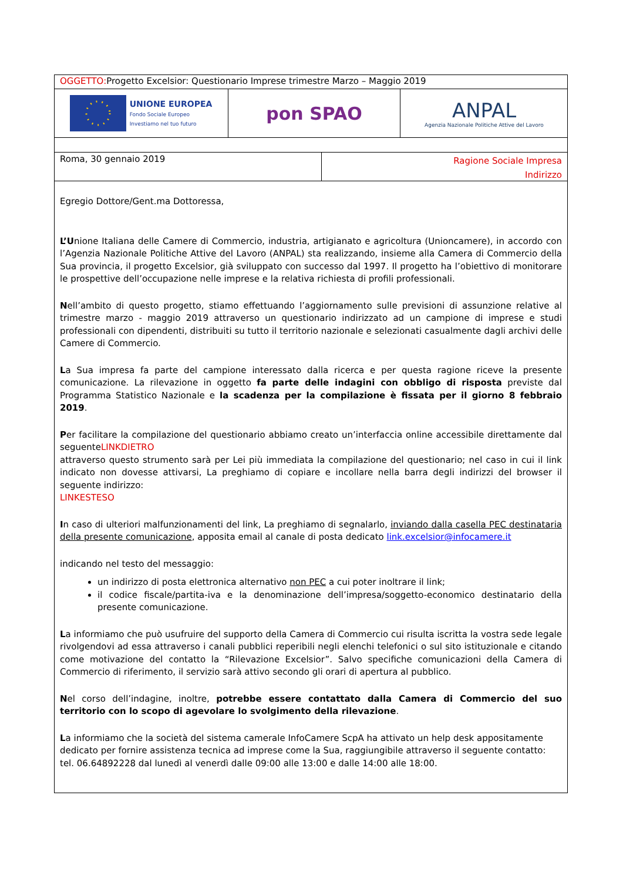OGGETTO: Progetto Excelsior: Questionario Imprese trimestre Marzo – Maggio 2019
UNIONE EUROPEA
Fondo Sociale Europeo
Investiamo nel tuo futuro
pon SPAO ANPAL
Agenzia Nazionale Politiche Attive del Lavoro
Roma, 30 gennaio 2019
Ragione Sociale Impresa
Indirizzo
Egregio Dottore/Gent.ma Dottoressa,
L’Unione Italiana delle Camere di Commercio, industria, artigianato e agricoltura (Unioncamere), in accordo con l’Agenzia Nazionale Politiche Attive del Lavoro (ANPAL) sta realizzando, insieme alla Camera di Commercio della Sua provincia, il progetto Excelsior, già sviluppato con successo dal 1997. Il progetto ha l’obiettivo di monitorare le prospettive dell’occupazione nelle imprese e la relativa richiesta di profili professionali.
Nell’ambito di questo progetto, stiamo effettuando l’aggiornamento sulle previsioni di assunzione relative al trimestre marzo - maggio 2019 attraverso un questionario indirizzato ad un campione di imprese e studi professionali con dipendenti, distribuiti su tutto il territorio nazionale e selezionati casualmente dagli archivi delle Camere di Commercio.
La Sua impresa fa parte del campione interessato dalla ricerca e per questa ragione riceve la presente comunicazione. La rilevazione in oggetto fa parte delle indagini con obbligo di risposta previste dal Programma Statistico Nazionale e la scadenza per la compilazione è fissata per il giorno 8 febbraio 2019.
Per facilitare la compilazione del questionario abbiamo creato un’interfaccia online accessibile direttamente dal seguenteLINKDIETRO
attraverso questo strumento sarà per Lei più immediata la compilazione del questionario; nel caso in cui il link indicato non dovesse attivarsi, La preghiamo di copiare e incollare nella barra degli indirizzi del browser il seguente indirizzo:
LINKESTESO
In caso di ulteriori malfunzionamenti del link, La preghiamo di segnalarlo, inviando dalla casella PEC destinataria della presente comunicazione, apposita email al canale di posta dedicato link.excelsior@infocamere.it
indicando nel testo del messaggio:
un indirizzo di posta elettronica alternativo non PEC a cui poter inoltrare il link;
il codice fiscale/partita-iva e la denominazione dell’impresa/soggetto-economico destinatario della presente comunicazione.
La informiamo che può usufruire del supporto della Camera di Commercio cui risulta iscritta la vostra sede legale rivolgendovi ad essa attraverso i canali pubblici reperibili negli elenchi telefonici o sul sito istituzionale e citando come motivazione del contatto la “Rilevazione Excelsior”. Salvo specifiche comunicazioni della Camera di Commercio di riferimento, il servizio sarà attivo secondo gli orari di apertura al pubblico.
Nel corso dell’indagine, inoltre, potrebbe essere contattato dalla Camera di Commercio del suo territorio con lo scopo di agevolare lo svolgimento della rilevazione.
La informiamo che la società del sistema camerale InfoCamere ScpA ha attivato un help desk appositamente dedicato per fornire assistenza tecnica ad imprese come la Sua, raggiungibile attraverso il seguente contatto: tel. 06.64892228 dal lunedì al venerdì dalle 09:00 alle 13:00 e dalle 14:00 alle 18:00.